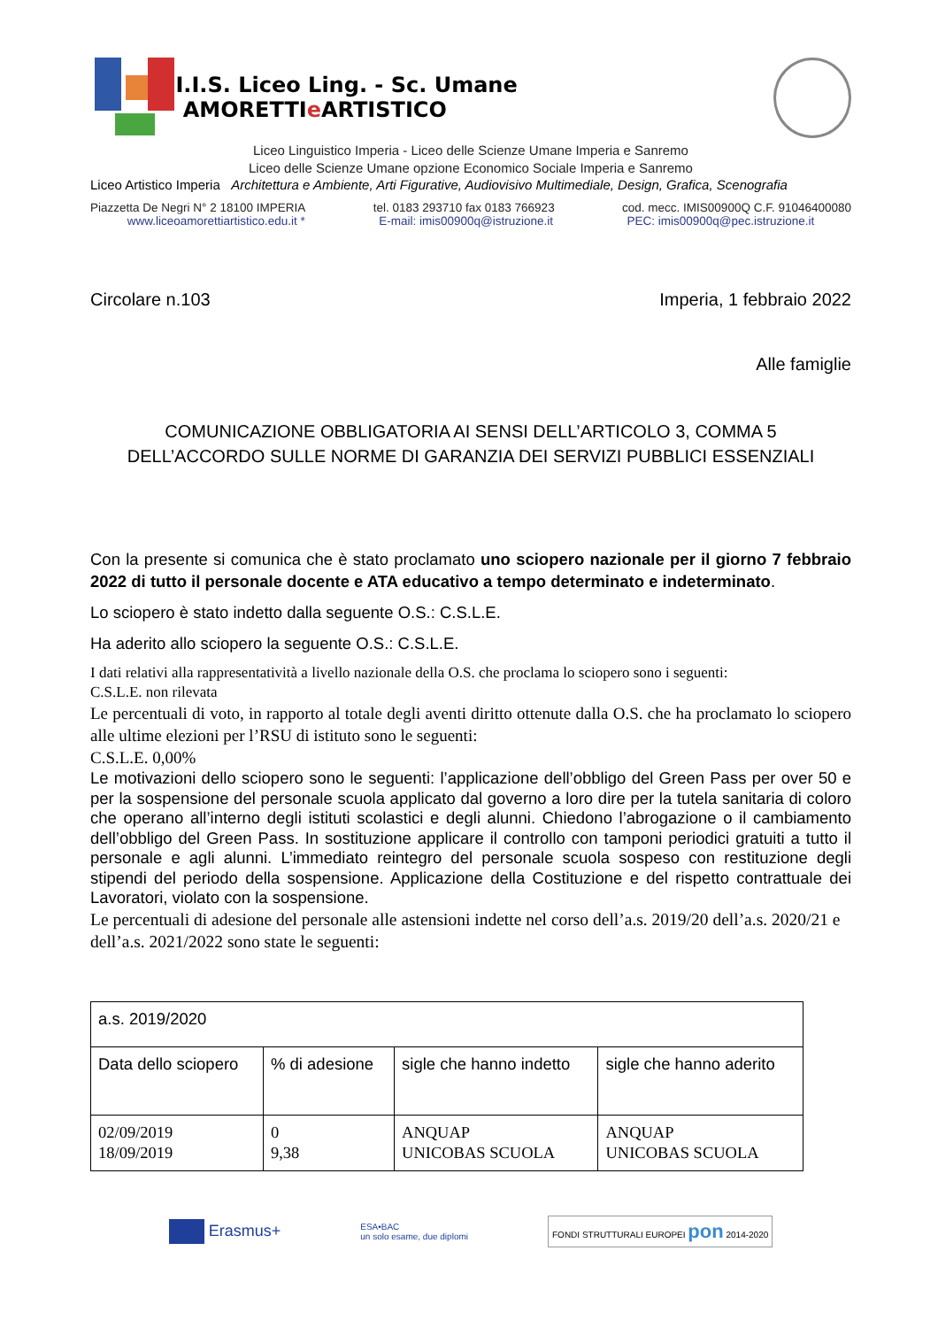I.I.S. Liceo Ling. - Sc. Umane AMORETTIe ARTISTICO
Liceo Linguistico Imperia - Liceo delle Scienze Umane Imperia e Sanremo
Liceo delle Scienze Umane opzione Economico Sociale Imperia e Sanremo
Liceo Artistico Imperia Architettura e Ambiente, Arti Figurative, Audiovisivo Multimediale, Design, Grafica, Scenografia
Piazzetta De Negri N° 2 18100 IMPERIA tel. 0183 293710 fax 0183 766923 cod. mecc. IMIS00900Q C.F. 91046400080
www.liceoamorettiartistico.edu.it * E-mail: imis00900q@istruzione.it PEC: imis00900q@pec.istruzione.it
Circolare n.103 Imperia, 1 febbraio 2022
Alle famiglie
COMUNICAZIONE OBBLIGATORIA AI SENSI DELL’ARTICOLO 3, COMMA 5
DELL’ACCORDO SULLE NORME DI GARANZIA DEI SERVIZI PUBBLICI ESSENZIALI
Con la presente si comunica che è stato proclamato uno sciopero nazionale per il giorno 7 febbraio 2022 di tutto il personale docente e ATA educativo a tempo determinato e indeterminato.
Lo sciopero è stato indetto dalla seguente O.S.: C.S.L.E.
Ha aderito allo sciopero la seguente O.S.: C.S.L.E.
I dati relativi alla rappresentatività a livello nazionale della O.S. che proclama lo sciopero sono i seguenti:
C.S.L.E. non rilevata
Le percentuali di voto, in rapporto al totale degli aventi diritto ottenute dalla O.S. che ha proclamato lo sciopero alle ultime elezioni per l’RSU di istituto sono le seguenti:
C.S.L.E. 0,00%
Le motivazioni dello sciopero sono le seguenti: l’applicazione dell’obbligo del Green Pass per over 50 e per la sospensione del personale scuola applicato dal governo a loro dire per la tutela sanitaria di coloro che operano all’interno degli istituti scolastici e degli alunni. Chiedono l’abrogazione o il cambiamento dell’obbligo del Green Pass. In sostituzione applicare il controllo con tamponi periodici gratuiti a tutto il personale e agli alunni. L’immediato reintegro del personale scuola sospeso con restituzione degli stipendi del periodo della sospensione. Applicazione della Costituzione e del rispetto contrattuale dei Lavoratori, violato con la sospensione.
Le percentuali di adesione del personale alle astensioni indette nel corso dell’a.s. 2019/20 dell’a.s. 2020/21 e dell’a.s. 2021/2022 sono state le seguenti:
| a.s. 2019/2020 | | | |
| Data dello sciopero | % di adesione | sigle che hanno indetto | sigle che hanno aderito |
| 02/09/2019 18/09/2019 | 0 9,38 | ANQUAP UNICOBAS SCUOLA | ANQUAP UNICOBAS SCUOLA |
Erasmus+ ESA•BAC
un solo esame, due diplomi FONDI STRUTTURALI EUROPEI pon 2014-2020